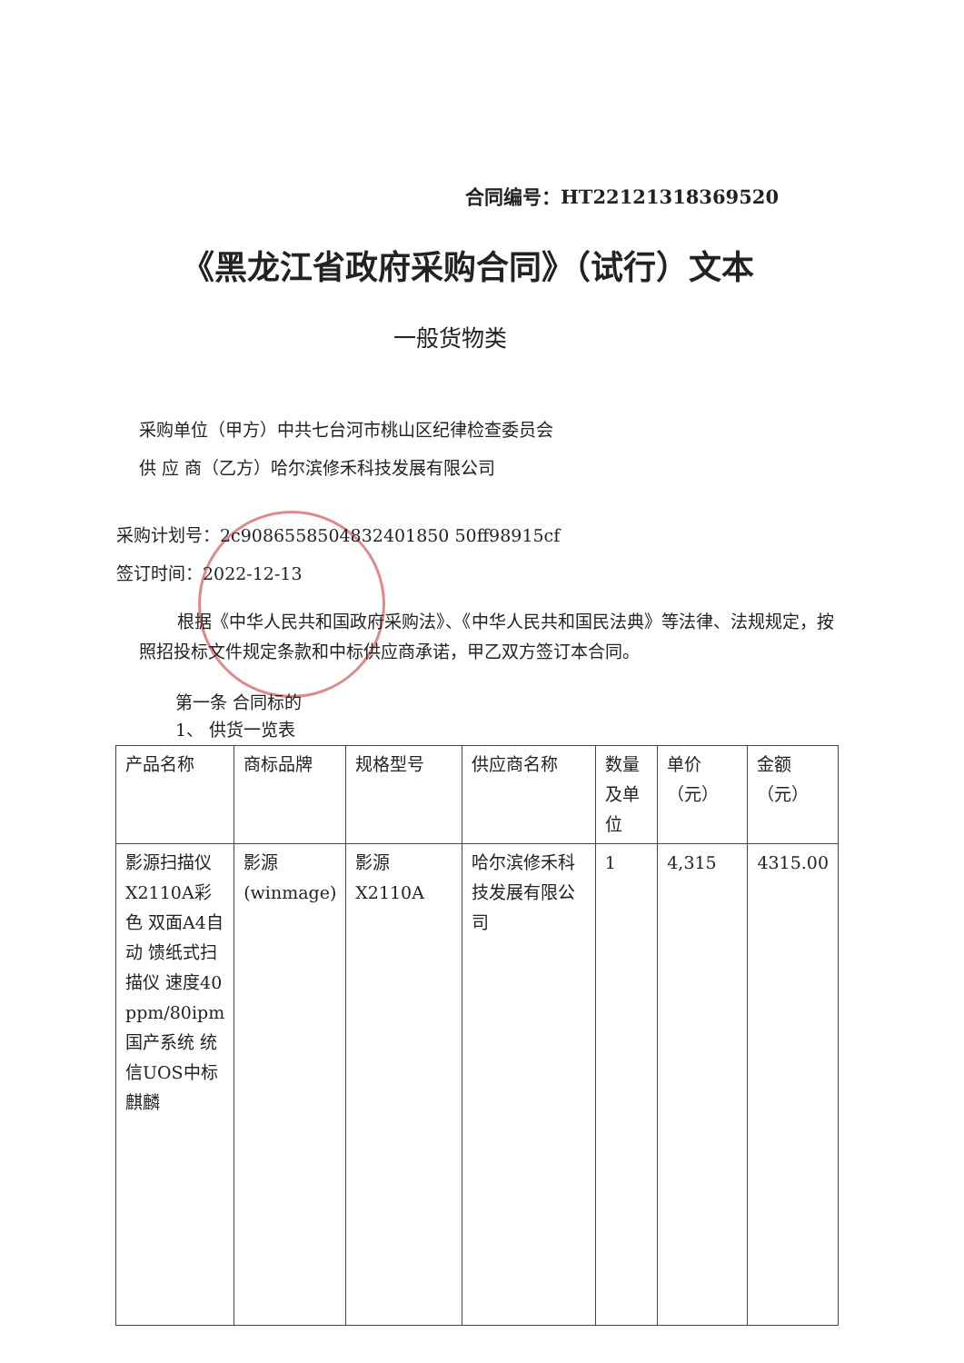合同编号：HT22121318369520
《黑龙江省政府采购合同》（试行）文本
一般货物类
采购单位（甲方）中共七台河市桃山区纪律检查委员会
供 应 商（乙方）哈尔滨修禾科技发展有限公司
采购计划号：2c9086558504832401850 50ff98915cf
签订时间：2022-12-13
根据《中华人民共和国政府采购法》、《中华人民共和国民法典》等法律、法规规定，按照招投标文件规定条款和中标供应商承诺，甲乙双方签订本合同。
第一条 合同标的
1、 供货一览表
| 产品名称 | 商标品牌 | 规格型号 | 供应商名称 | 数量及单位 | 单价（元） | 金额（元） |
| --- | --- | --- | --- | --- | --- | --- |
| 影源扫描仪X2110A彩色 双面A4自动 馈纸式扫描仪 速度40 ppm/80ipm 国产系统 统 信UOS中标麒麟 | 影源(winmage) | 影源X2110A | 哈尔滨修禾科技发展有限公司 | 1 | 4,315 | 4315.00 |